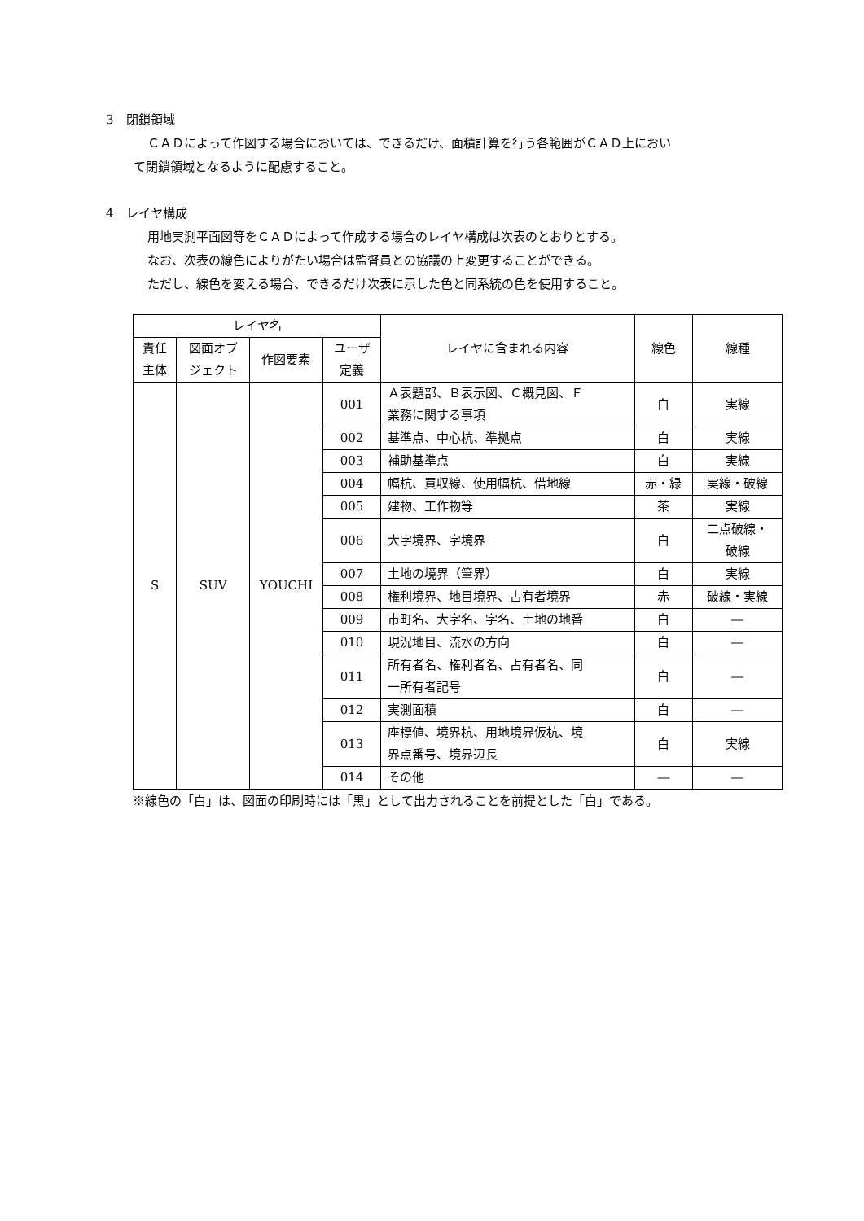3　閉鎖領域
ＣＡＤによって作図する場合においては、できるだけ、面積計算を行う各範囲がＣＡＤ上におい
て閉鎖領域となるように配慮すること。
4　レイヤ構成
用地実測平面図等をＣＡＤによって作成する場合のレイヤ構成は次表のとおりとする。
なお、次表の線色によりがたい場合は監督員との協議の上変更することができる。
ただし、線色を変える場合、できるだけ次表に示した色と同系統の色を使用すること。
| レイヤ名 | | | | レイヤに含まれる内容 | 線色 | 線種 |
| --- | --- | --- | --- | --- | --- | --- |
| 責任 主体 | 図面オブ ジェクト | 作図要素 | ユーザ 定義 | | | |
| S | SUV | YOUCHI | 001 | Ａ表題部、Ｂ表示図、Ｃ概見図、Ｆ 業務に関する事項 | 白 | 実線 |
| | | | 002 | 基準点、中心杭、準拠点 | 白 | 実線 |
| | | | 003 | 補助基準点 | 白 | 実線 |
| | | | 004 | 幅杭、買収線、使用幅杭、借地線 | 赤・緑 | 実線・破線 |
| | | | 005 | 建物、工作物等 | 茶 | 実線 |
| | | | 006 | 大字境界、字境界 | 白 | 二点破線・ 破線 |
| | | | 007 | 土地の境界（筆界） | 白 | 実線 |
| | | | 008 | 権利境界、地目境界、占有者境界 | 赤 | 破線・実線 |
| | | | 009 | 市町名、大字名、字名、土地の地番 | 白 | ― |
| | | | 010 | 現況地目、流水の方向 | 白 | ― |
| | | | 011 | 所有者名、権利者名、占有者名、同 一所有者記号 | 白 | ― |
| | | | 012 | 実測面積 | 白 | ― |
| | | | 013 | 座標値、境界杭、用地境界仮杭、境 界点番号、境界辺長 | 白 | 実線 |
| | | | 014 | その他 | ― | ― |
※線色の「白」は、図面の印刷時には「黒」として出力されることを前提とした「白」である。